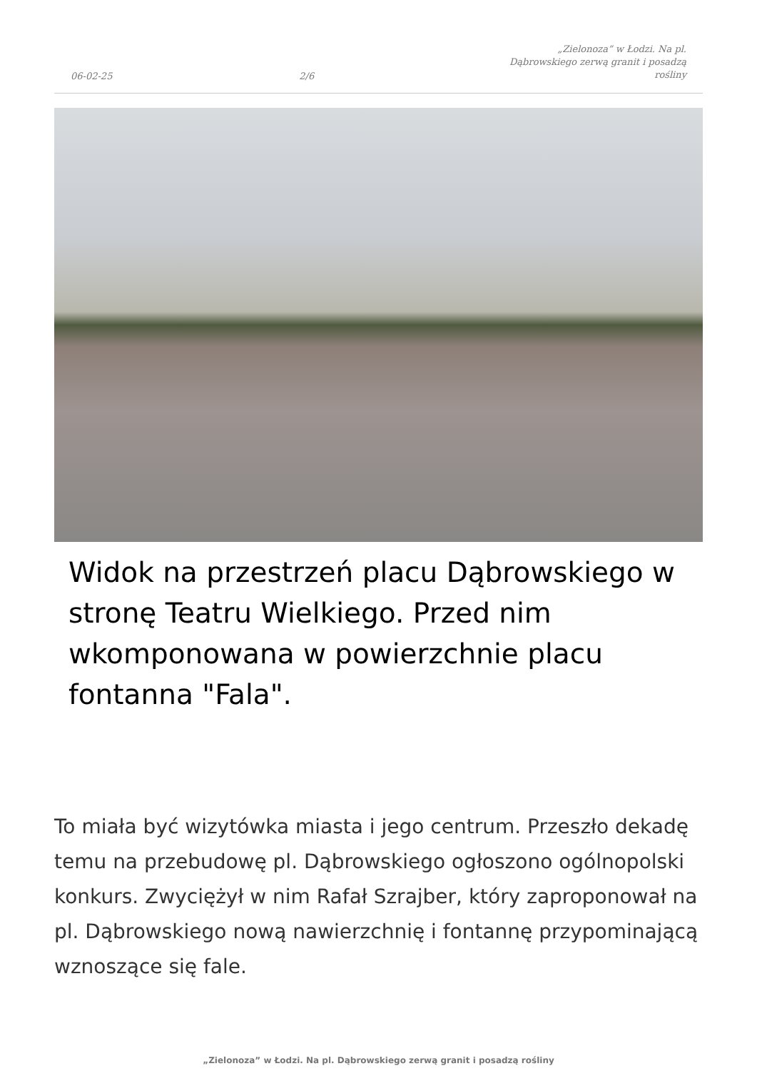06-02-25 2/6 „Zielonoza” w Łodzi. Na pl. Dąbrowskiego zerwą granit i posadzą rośliny
Widok na przestrzeń placu Dąbrowskiego w stronę Teatru Wielkiego. Przed nim wkomponowana w powierzchnie placu fontanna "Fala".
To miała być wizytówka miasta i jego centrum. Przeszło dekadę temu na przebudowę pl. Dąbrowskiego ogłoszono ogólnopolski konkurs. Zwyciężył w nim Rafał Szrajber, który zaproponował na pl. Dąbrowskiego nową nawierzchnię i fontannę przypominającą wznoszące się fale.
„Zielonoza” w Łodzi. Na pl. Dąbrowskiego zerwą granit i posadzą rośliny